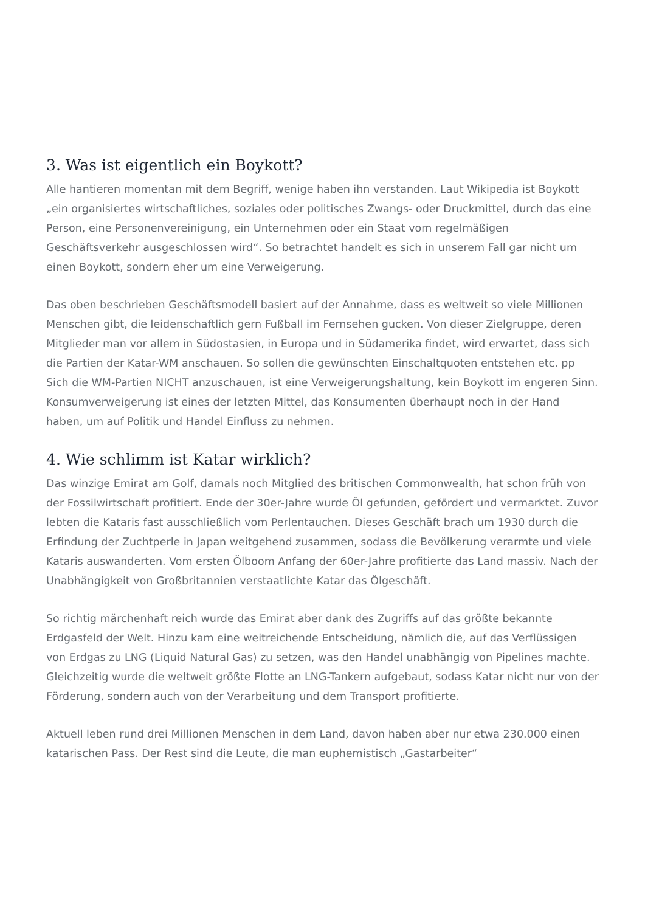3. Was ist eigentlich ein Boykott?
Alle hantieren momentan mit dem Begriff, wenige haben ihn verstanden. Laut Wikipedia ist Boykott „ein organisiertes wirtschaftliches, soziales oder politisches Zwangs- oder Druckmittel, durch das eine Person, eine Personenvereinigung, ein Unternehmen oder ein Staat vom regelmäßigen Geschäftsverkehr ausgeschlossen wird“. So betrachtet handelt es sich in unserem Fall gar nicht um einen Boykott, sondern eher um eine Verweigerung.
Das oben beschrieben Geschäftsmodell basiert auf der Annahme, dass es weltweit so viele Millionen Menschen gibt, die leidenschaftlich gern Fußball im Fernsehen gucken. Von dieser Zielgruppe, deren Mitglieder man vor allem in Südostasien, in Europa und in Südamerika findet, wird erwartet, dass sich die Partien der Katar-WM anschauen. So sollen die gewünschten Einschaltquoten entstehen etc. pp Sich die WM-Partien NICHT anzuschauen, ist eine Verweigerungshaltung, kein Boykott im engeren Sinn. Konsumverweigerung ist eines der letzten Mittel, das Konsumenten überhaupt noch in der Hand haben, um auf Politik und Handel Einfluss zu nehmen.
4. Wie schlimm ist Katar wirklich?
Das winzige Emirat am Golf, damals noch Mitglied des britischen Commonwealth, hat schon früh von der Fossilwirtschaft profitiert. Ende der 30er-Jahre wurde Öl gefunden, gefördert und vermarktet. Zuvor lebten die Kataris fast ausschließlich vom Perlentauchen. Dieses Geschäft brach um 1930 durch die Erfindung der Zuchtperle in Japan weitgehend zusammen, sodass die Bevölkerung verarmte und viele Kataris auswanderten. Vom ersten Ölboom Anfang der 60er-Jahre profitierte das Land massiv. Nach der Unabhängigkeit von Großbritannien verstaatlichte Katar das Ölgeschäft.
So richtig märchenhaft reich wurde das Emirat aber dank des Zugriffs auf das größte bekannte Erdgasfeld der Welt. Hinzu kam eine weitreichende Entscheidung, nämlich die, auf das Verflüssigen von Erdgas zu LNG (Liquid Natural Gas) zu setzen, was den Handel unabhängig von Pipelines machte. Gleichzeitig wurde die weltweit größte Flotte an LNG-Tankern aufgebaut, sodass Katar nicht nur von der Förderung, sondern auch von der Verarbeitung und dem Transport profitierte.
Aktuell leben rund drei Millionen Menschen in dem Land, davon haben aber nur etwa 230.000 einen katarischen Pass. Der Rest sind die Leute, die man euphemistisch „Gastarbeiter“